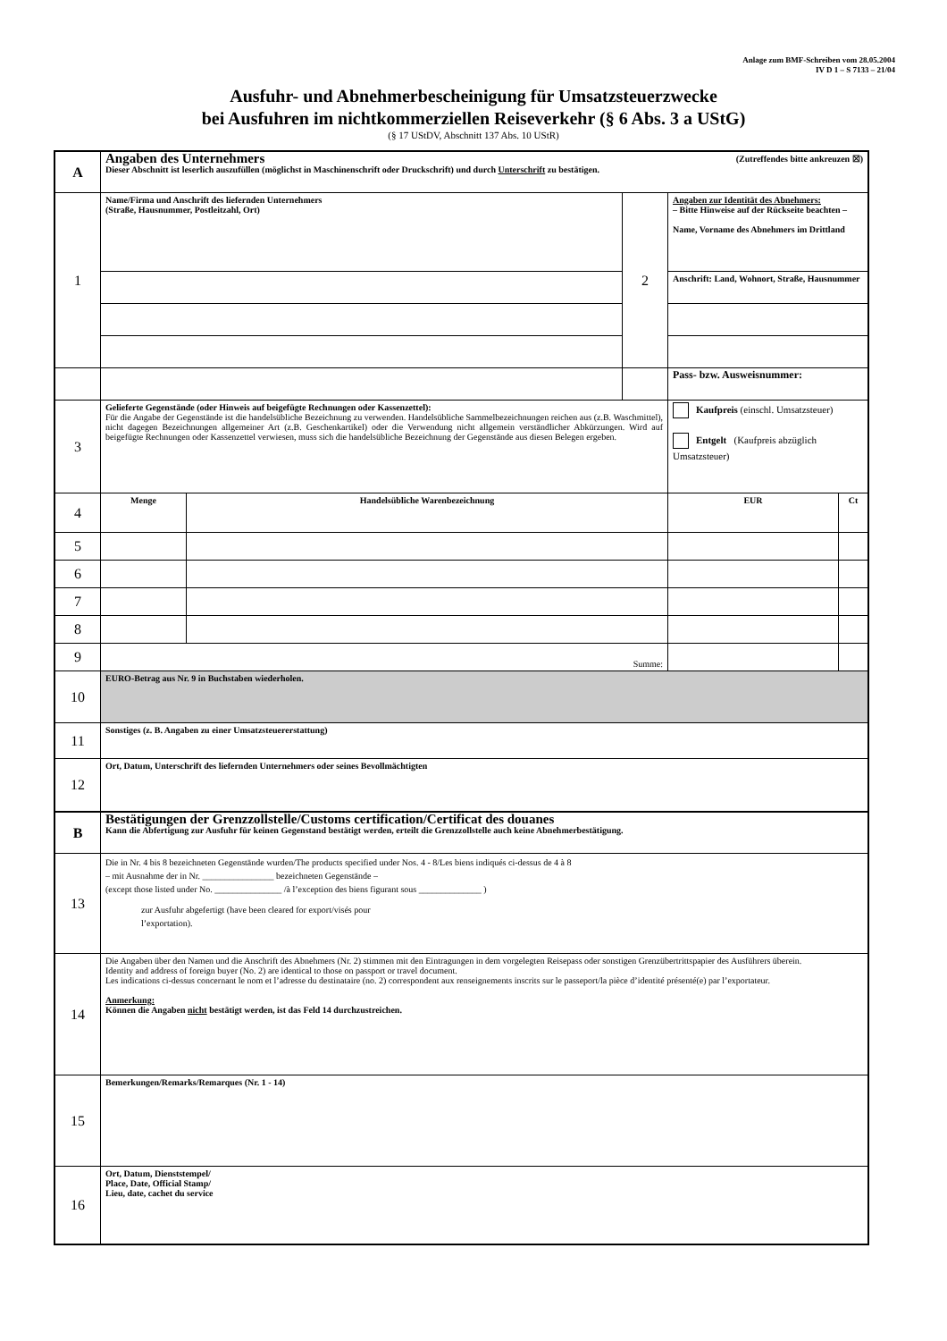Anlage zum BMF-Schreiben vom 28.05.2004
IV D 1 – S 7133 – 21/04
Ausfuhr- und Abnehmerbescheinigung für Umsatzsteuerzwecke
bei Ausfuhren im nichtkommerziellen Reiseverkehr (§ 6 Abs. 3 a UStG)
(§ 17 UStDV, Abschnitt 137 Abs. 10 UStR)
| A | Angaben des Unternehmers (Zutreffendes bitte ankreuzen ☒) Dieser Abschnitt ist leserlich auszufüllen (möglichst in Maschinenschrift oder Druckschrift) und durch Unterschrift zu bestätigen. | | | | | |
| 1 | Name/Firma und Anschrift des liefernden Unternehmers (Straße, Hausnummer, Postleitzahl, Ort) | | 2 | Angaben zur Identität des Abnehmers: – Bitte Hinweise auf der Rückseite beachten – Name, Vorname des Abnehmers im Drittland | | |
| | | | | Anschrift: Land, Wohnort, Straße, Hausnummer | | |
| | | | | Pass- bzw. Ausweisnummer: | | |
| 3 | Gelieferte Gegenstände (oder Hinweis auf beigefügte Rechnungen oder Kassenzettel): Für die Angabe der Gegenstände ist die handelsübliche Bezeichnung zu verwenden. Handelsübliche Sammelbezeichnungen reichen aus (z.B. Waschmittel), nicht dagegen Bezeichnungen allgemeiner Art (z.B. Geschenkartikel) oder die Verwendung nicht allgemein verständlicher Abkürzungen. Wird auf beigefügte Rechnungen oder Kassenzettel verwiesen, muss sich die handelsübliche Bezeichnung der Gegenstände aus diesen Belegen ergeben. | | | | Kaufpreis (einschl. Umsatzsteuer) Entgelt (Kaufpreis abzüglich Umsatzsteuer) | |
| 4 | Menge | Handelsübliche Warenbezeichnung | | | EUR | Ct |
| 5 | | | | | | |
| 6 | | | | | | |
| 7 | | | | | | |
| 8 | | | | | | |
| 9 | Summe: | | | | | |
| 10 | EURO-Betrag aus Nr. 9 in Buchstaben wiederholen. | | | | | |
| 11 | Sonstiges (z. B. Angaben zu einer Umsatzsteuererstattung) | | | | | |
| 12 | Ort, Datum, Unterschrift des liefernden Unternehmers oder seines Bevollmächtigten | | | | | |
| B | Bestätigungen der Grenzzollstelle/Customs certification/Certificat des douanes Kann die Abfertigung zur Ausfuhr für keinen Gegenstand bestätigt werden, erteilt die Grenzzollstelle auch keine Abnehmerbestätigung. | | | | | |
| 13 | Die in Nr. 4 bis 8 bezeichneten Gegenstände wurden/The products specified under Nos. 4 - 8/Les biens indiqués ci-dessus de 4 à 8 – mit Ausnahme der in Nr. ________________ bezeichneten Gegenstände – (except those listed under No. _______________ /à l’exception des biens figurant sous ______________ ) zur Ausfuhr abgefertigt (have been cleared for export/visés pour l’exportation). | | | | | |
| 14 | Die Angaben über den Namen und die Anschrift des Abnehmers (Nr. 2) stimmen mit den Eintragungen in dem vorgelegten Reisepass oder sonstigen Grenzübertrittspapier des Ausführers überein. Identity and address of foreign buyer (No. 2) are identical to those on passport or travel document. Les indications ci-dessus concernant le nom et l’adresse du destinataire (no. 2) correspondent aux renseignements inscrits sur le passeport/la pièce d’identité présenté(e) par l’exportateur. Anmerkung: Können die Angaben nicht bestätigt werden, ist das Feld 14 durchzustreichen. | | | | | |
| 15 | Bemerkungen/Remarks/Remarques (Nr. 1 - 14) | | | | | |
| 16 | Ort, Datum, Dienststempel/ Place, Date, Official Stamp/ Lieu, date, cachet du service | | | | | |